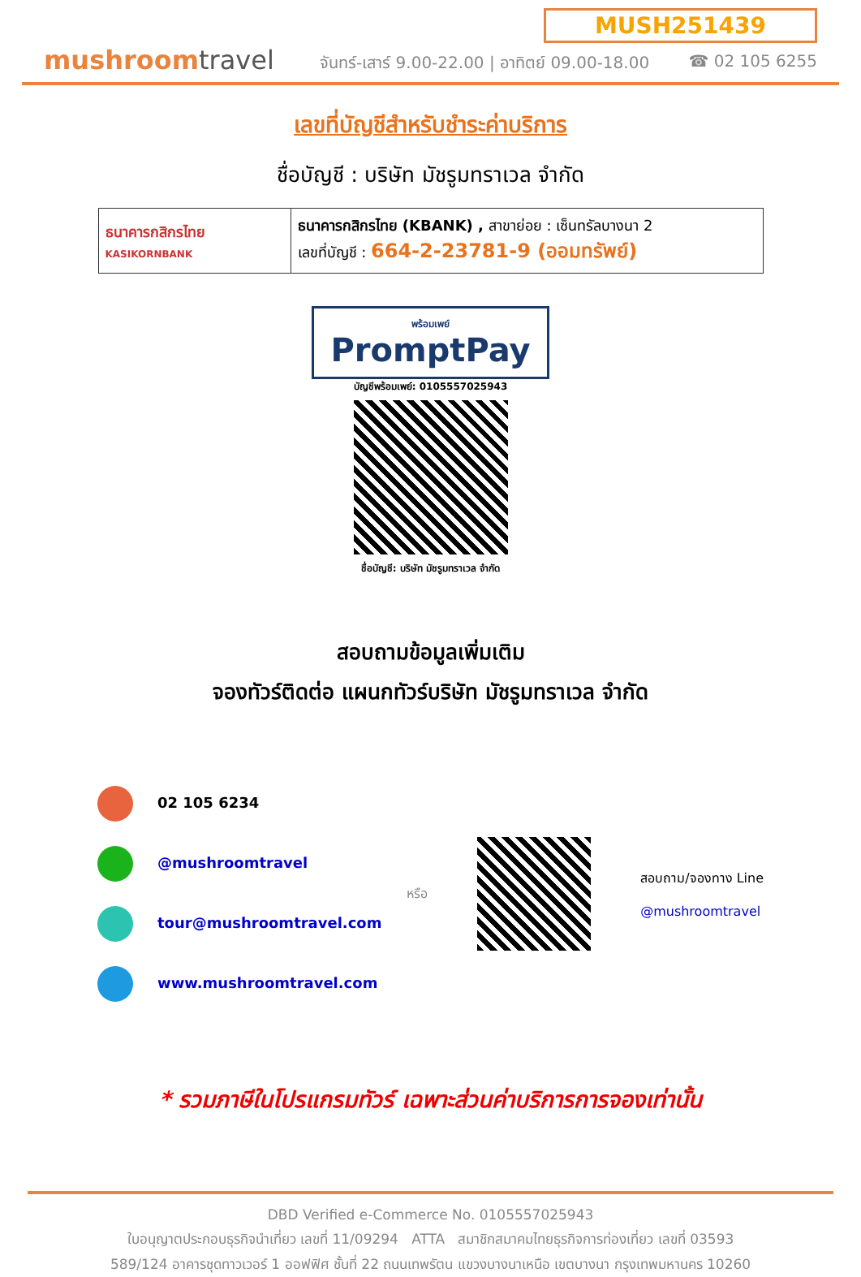mushroomtravel
MUSH251439
จันทร์-เสาร์ 9.00-22.00 | อาทิตย์ 09.00-18.00 ☎ 02 105 6255
เลขที่บัญชีสำหรับชำระค่าบริการ
ชื่อบัญชี : บริษัท มัชรูมทราเวล จำกัด
| ธนาคารกสิกรไทย KASIKORNBANK | ธนาคารกสิกรไทย (KBANK) , สาขาย่อย : เซ็นทรัลบางนา 2 เลขที่บัญชี : 664-2-23781-9 (ออมทรัพย์) |
พร้อมเพย์
PromptPay
บัญชีพร้อมเพย์: 0105557025943
ชื่อบัญชี: บริษัท มัชรูมทราเวล จำกัด
สอบถามข้อมูลเพิ่มเติม
จองทัวร์ติดต่อ แผนกทัวร์บริษัท มัชรูมทราเวล จำกัด
02 105 6234
@mushroomtravel
tour@mushroomtravel.com
www.mushroomtravel.com
หรือ
สอบถาม/จองทาง Line
@mushroomtravel
* รวมภาษีในโปรแกรมทัวร์ เฉพาะส่วนค่าบริการการจองเท่านั้น
DBD Verified e-Commerce No. 0105557025943
ใบอนุญาตประกอบธุรกิจนำเที่ยว เลขที่ 11/09294 ATTA สมาชิกสมาคมไทยธุรกิจการท่องเที่ยว เลขที่ 03593
589/124 อาคารชุดทาวเวอร์ 1 ออฟฟิศ ชั้นที่ 22 ถนนเทพรัตน แขวงบางนาเหนือ เขตบางนา กรุงเทพมหานคร 10260